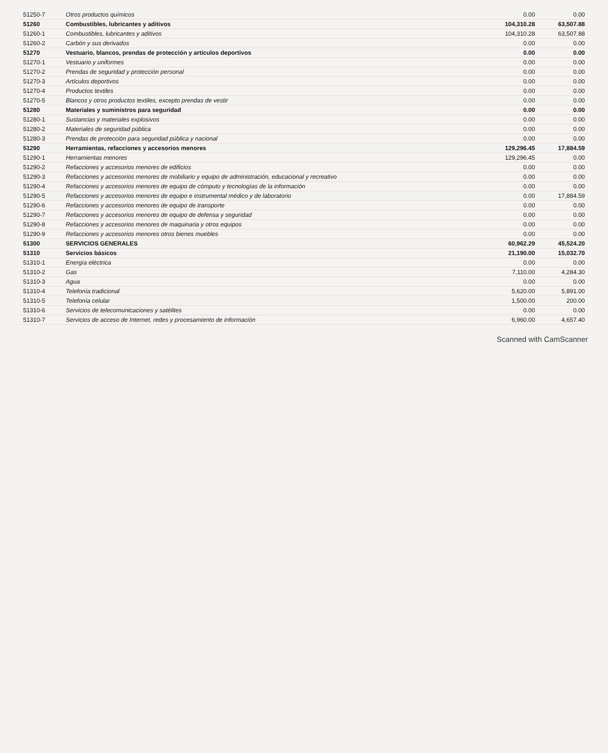| 51250-7 | Otros productos químicos | 0.00 | 0.00 |
| 51260 | Combustibles, lubricantes y aditivos | 104,310.28 | 63,507.88 |
| 51260-1 | Combustibles, lubricantes y aditivos | 104,310.28 | 63,507.88 |
| 51260-2 | Carbón y sus derivados | 0.00 | 0.00 |
| 51270 | Vestuario, blancos, prendas de protección y artículos deportivos | 0.00 | 0.00 |
| 51270-1 | Vestuario y uniformes | 0.00 | 0.00 |
| 51270-2 | Prendas de seguridad y protección personal | 0.00 | 0.00 |
| 51270-3 | Artículos deportivos | 0.00 | 0.00 |
| 51270-4 | Productos textiles | 0.00 | 0.00 |
| 51270-5 | Blancos y otros productos textiles, excepto prendas de vestir | 0.00 | 0.00 |
| 51280 | Materiales y suministros para seguridad | 0.00 | 0.00 |
| 51280-1 | Sustancias y materiales explosivos | 0.00 | 0.00 |
| 51280-2 | Materiales de seguridad pública | 0.00 | 0.00 |
| 51280-3 | Prendas de protección para seguridad pública y nacional | 0.00 | 0.00 |
| 51290 | Herramientas, refacciones y accesorios menores | 129,296.45 | 17,884.59 |
| 51290-1 | Herramientas menores | 129,296.45 | 0.00 |
| 51290-2 | Refacciones y accesorios menores de edificios | 0.00 | 0.00 |
| 51290-3 | Refacciones y accesorios menores de mobiliario y equipo de administración, educacional y recreativo | 0.00 | 0.00 |
| 51290-4 | Refacciones y accesorios menores de equipo de cómputo y tecnologías de la información | 0.00 | 0.00 |
| 51290-5 | Refacciones y accesorios menores de equipo e instrumental médico y de laboratorio | 0.00 | 17,884.59 |
| 51290-6 | Refacciones y accesorios menores de equipo de transporte | 0.00 | 0.00 |
| 51290-7 | Refacciones y accesorios menores de equipo de defensa y seguridad | 0.00 | 0.00 |
| 51290-8 | Refacciones y accesorios menores de maquinaria y otros equipos | 0.00 | 0.00 |
| 51290-9 | Refacciones y accesorios menores otros bienes muebles | 0.00 | 0.00 |
| 51300 | SERVICIOS GENERALES | 60,962.29 | 45,524.20 |
| 51310 | Servicios básicos | 21,190.00 | 15,032.70 |
| 51310-1 | Energía eléctrica | 0.00 | 0.00 |
| 51310-2 | Gas | 7,110.00 | 4,284.30 |
| 51310-3 | Agua | 0.00 | 0.00 |
| 51310-4 | Telefonía tradicional | 5,620.00 | 5,891.00 |
| 51310-5 | Telefonía celular | 1,500.00 | 200.00 |
| 51310-6 | Servicios de telecomunicaciones y satélites | 0.00 | 0.00 |
| 51310-7 | Servicios de acceso de Internet, redes y procesamiento de información | 6,960.00 | 4,657.40 |
Scanned with CamScanner